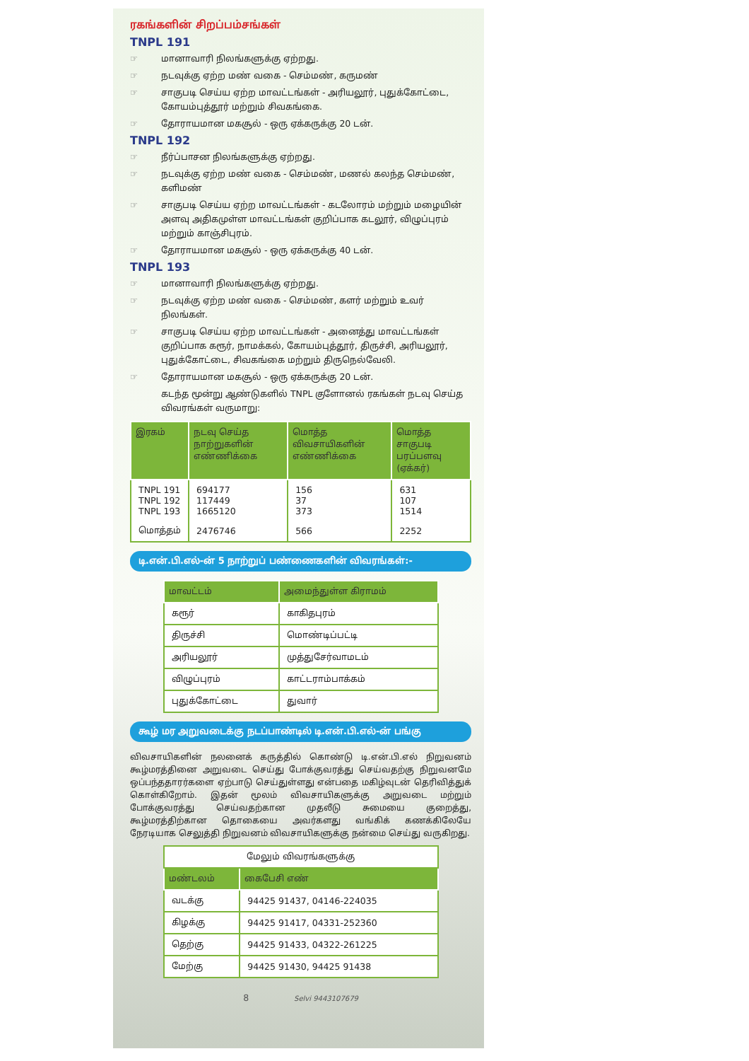ரகங்களின் சிறப்பம்சங்கள்
TNPL 191
மானாவாரி நிலங்களுக்கு ஏற்றது.
நடவுக்கு ஏற்ற மண் வகை - செம்மண், கருமண்
சாகுபடி செய்ய ஏற்ற மாவட்டங்கள் - அரியலூர், புதுக்கோட்டை, கோயம்புத்தூர் மற்றும் சிவகங்கை.
தோராயமான மகசூல் - ஒரு ஏக்கருக்கு 20 டன்.
TNPL 192
நீர்ப்பாசன நிலங்களுக்கு ஏற்றது.
நடவுக்கு ஏற்ற மண் வகை - செம்மண், மணல் கலந்த செம்மண், களிமண்
சாகுபடி செய்ய ஏற்ற மாவட்டங்கள் - கடலோரம் மற்றும் மழையின் அளவு அதிகமுள்ள மாவட்டங்கள் குறிப்பாக கடலூர், விழுப்புரம் மற்றும் காஞ்சிபுரம்.
தோராயமான மகசூல் - ஒரு ஏக்கருக்கு 40 டன்.
TNPL 193
மானாவாரி நிலங்களுக்கு ஏற்றது.
நடவுக்கு ஏற்ற மண் வகை - செம்மண், களர் மற்றும் உவர் நிலங்கள்.
சாகுபடி செய்ய ஏற்ற மாவட்டங்கள் - அனைத்து மாவட்டங்கள் குறிப்பாக கரூர், நாமக்கல், கோயம்புத்தூர், திருச்சி, அரியலூர், புதுக்கோட்டை, சிவகங்கை மற்றும் திருநெல்வேலி.
தோராயமான மகசூல் - ஒரு ஏக்கருக்கு 20 டன்.
கடந்த மூன்று ஆண்டுகளில் TNPL குளோனல் ரகங்கள் நடவு செய்த விவரங்கள் வருமாறு:
| இரகம் | நடவு செய்த நாற்றுகளின் எண்ணிக்கை | மொத்த விவசாயிகளின் எண்ணிக்கை | மொத்த சாகுபடி பரப்பளவு (ஏக்கர்) |
| --- | --- | --- | --- |
| TNPL 191 TNPL 192 TNPL 193 | 694177 117449 1665120 | 156 37 373 | 631 107 1514 |
| மொத்தம் | 2476746 | 566 | 2252 |
டி.என்.பி.எல்-ன் 5 நாற்றுப் பண்ணைகளின் விவரங்கள்:-
| மாவட்டம் | அமைந்துள்ள கிராமம் |
| --- | --- |
| கரூர் | காகிதபுரம் |
| திருச்சி | மொண்டிப்பட்டி |
| அரியலூர் | முத்துசேர்வாமடம் |
| விழுப்புரம் | காட்டராம்பாக்கம் |
| புதுக்கோட்டை | துவார் |
கூழ் மர அறுவடைக்கு நடப்பாண்டில் டி.என்.பி.எல்-ன் பங்கு
விவசாயிகளின் நலனைக் கருத்தில் கொண்டு டி.என்.பி.எல் நிறுவனம் கூழ்மரத்தினை அறுவடை செய்து போக்குவரத்து செய்வதற்கு நிறுவனமே ஒப்பந்ததாரர்களை ஏற்பாடு செய்துள்ளது என்பதை மகிழ்வுடன் தெரிவித்துக் கொள்கிறோம். இதன் மூலம் விவசாயிகளுக்கு அறுவடை மற்றும் போக்குவரத்து செய்வதற்கான முதலீடு சுமையை குறைத்து, கூழ்மரத்திற்கான தொகையை அவர்களது வங்கிக் கணக்கிலேயே நேரடியாக செலுத்தி நிறுவனம் விவசாயிகளுக்கு நன்மை செய்து வருகிறது.
| மேலும் விவரங்களுக்கு | |
| மண்டலம் | கைபேசி எண் |
| வடக்கு | 94425 91437, 04146-224035 |
| கிழக்கு | 94425 91417, 04331-252360 |
| தெற்கு | 94425 91433, 04322-261225 |
| மேற்கு | 94425 91430, 94425 91438 |
8 Selvi 9443107679